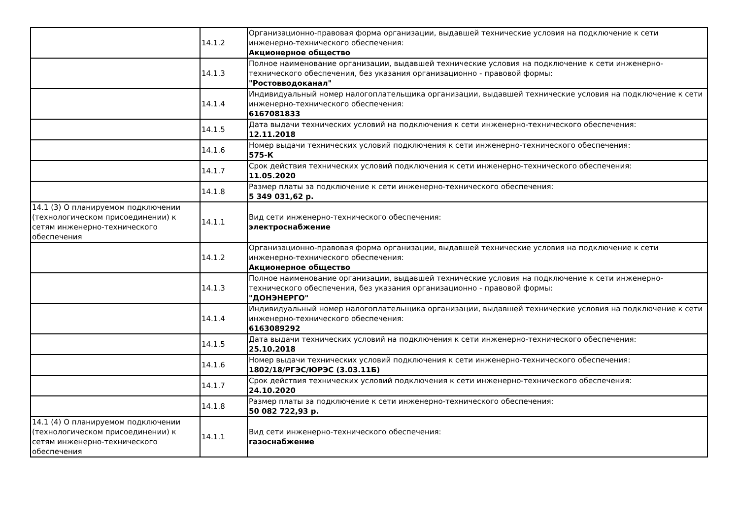| | 14.1.2 | Организационно-правовая форма организации, выдавшей технические условия на подключение к сети инженерно-технического обеспечения: Акционерное общество |
| | 14.1.3 | Полное наименование организации, выдавшей технические условия на подключение к сети инженерно-технического обеспечения, без указания организационно - правовой формы: "Ростовводоканал" |
| | 14.1.4 | Индивидуальный номер налогоплательщика организации, выдавшей технические условия на подключение к сети инженерно-технического обеспечения: 6167081833 |
| | 14.1.5 | Дата выдачи технических условий на подключения к сети инженерно-технического обеспечения: 12.11.2018 |
| | 14.1.6 | Номер выдачи технических условий подключения к сети инженерно-технического обеспечения: 575-К |
| | 14.1.7 | Срок действия технических условий подключения к сети инженерно-технического обеспечения: 11.05.2020 |
| | 14.1.8 | Размер платы за подключение к сети инженерно-технического обеспечения: 5 349 031,62 р. |
| 14.1 (3) О планируемом подключении (технологическом присоединении) к сетям инженерно-технического обеспечения | 14.1.1 | Вид сети инженерно-технического обеспечения: электроснабжение |
| | 14.1.2 | Организационно-правовая форма организации, выдавшей технические условия на подключение к сети инженерно-технического обеспечения: Акционерное общество |
| | 14.1.3 | Полное наименование организации, выдавшей технические условия на подключение к сети инженерно-технического обеспечения, без указания организационно - правовой формы: "ДОНЭНЕРГО" |
| | 14.1.4 | Индивидуальный номер налогоплательщика организации, выдавшей технические условия на подключение к сети инженерно-технического обеспечения: 6163089292 |
| | 14.1.5 | Дата выдачи технических условий на подключения к сети инженерно-технического обеспечения: 25.10.2018 |
| | 14.1.6 | Номер выдачи технических условий подключения к сети инженерно-технического обеспечения: 1802/18/РГЭС/ЮРЭС (3.03.11Б) |
| | 14.1.7 | Срок действия технических условий подключения к сети инженерно-технического обеспечения: 24.10.2020 |
| | 14.1.8 | Размер платы за подключение к сети инженерно-технического обеспечения: 50 082 722,93 р. |
| 14.1 (4) О планируемом подключении (технологическом присоединении) к сетям инженерно-технического обеспечения | 14.1.1 | Вид сети инженерно-технического обеспечения: газоснабжение |